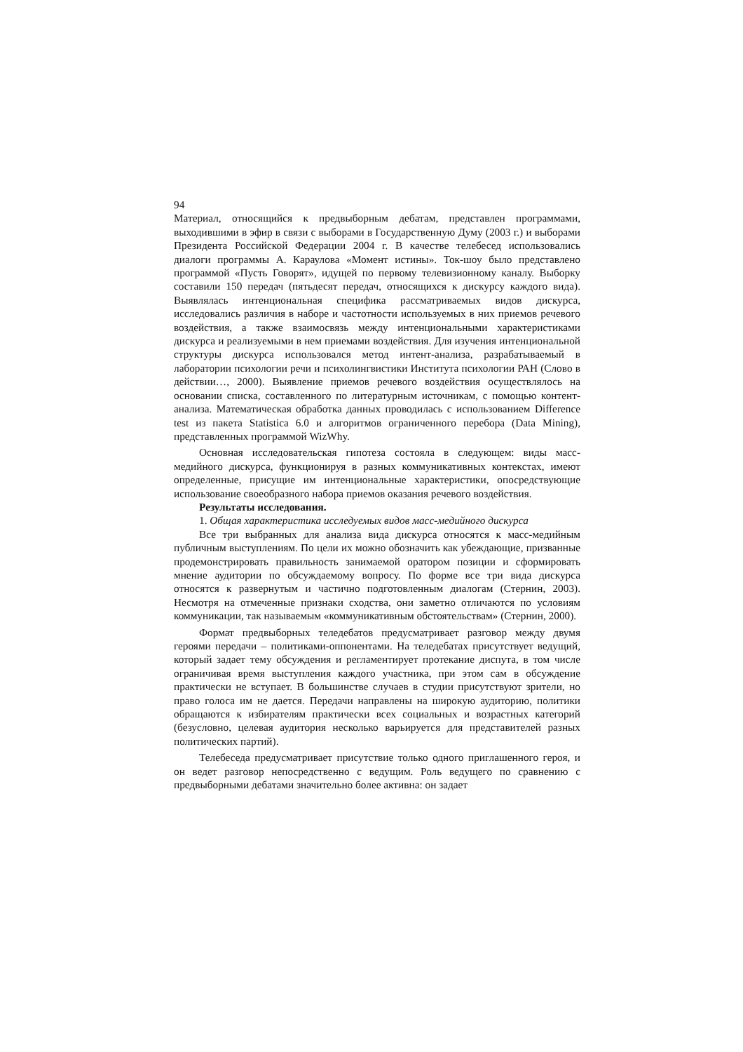94
Материал, относящийся к предвыборным дебатам, представлен программами, выходившими в эфир в связи с выборами в Государственную Думу (2003 г.) и выборами Президента Российской Федерации 2004 г. В качестве телебесед использовались диалоги программы А. Караулова «Момент истины». Ток-шоу было представлено программой «Пусть Говорят», идущей по первому телевизионному каналу. Выборку составили 150 передач (пятьдесят передач, относящихся к дискурсу каждого вида). Выявлялась интенциональная специфика рассматриваемых видов дискурса, исследовались различия в наборе и частотности используемых в них приемов речевого воздействия, а также взаимосвязь между интенциональными характеристиками дискурса и реализуемыми в нем приемами воздействия. Для изучения интенциональной структуры дискурса использовался метод интент-анализа, разрабатываемый в лаборатории психологии речи и психолингвистики Института психологии РАН (Слово в действии…, 2000). Выявление приемов речевого воздействия осуществлялось на основании списка, составленного по литературным источникам, с помощью контент-анализа. Математическая обработка данных проводилась с использованием Difference test из пакета Statistica 6.0 и алгоритмов ограниченного перебора (Data Mining), представленных программой WizWhy.
Основная исследовательская гипотеза состояла в следующем: виды масс-медийного дискурса, функционируя в разных коммуникативных контекстах, имеют определенные, присущие им интенциональные характеристики, опосредствующие использование своеобразного набора приемов оказания речевого воздействия.
Результаты исследования.
1. Общая характеристика исследуемых видов масс-медийного дискурса
Все три выбранных для анализа вида дискурса относятся к масс-медийным публичным выступлениям. По цели их можно обозначить как убеждающие, призванные продемонстрировать правильность занимаемой оратором позиции и сформировать мнение аудитории по обсуждаемому вопросу. По форме все три вида дискурса относятся к развернутым и частично подготовленным диалогам (Стернин, 2003). Несмотря на отмеченные признаки сходства, они заметно отличаются по условиям коммуникации, так называемым «коммуникативным обстоятельствам» (Стернин, 2000).
Формат предвыборных теледебатов предусматривает разговор между двумя героями передачи – политиками-оппонентами. На теледебатах присутствует ведущий, который задает тему обсуждения и регламентирует протекание диспута, в том числе ограничивая время выступления каждого участника, при этом сам в обсуждение практически не вступает. В большинстве случаев в студии присутствуют зрители, но право голоса им не дается. Передачи направлены на широкую аудиторию, политики обращаются к избирателям практически всех социальных и возрастных категорий (безусловно, целевая аудитория несколько варьируется для представителей разных политических партий).
Телебеседа предусматривает присутствие только одного приглашенного героя, и он ведет разговор непосредственно с ведущим. Роль ведущего по сравнению с предвыборными дебатами значительно более активна: он задает